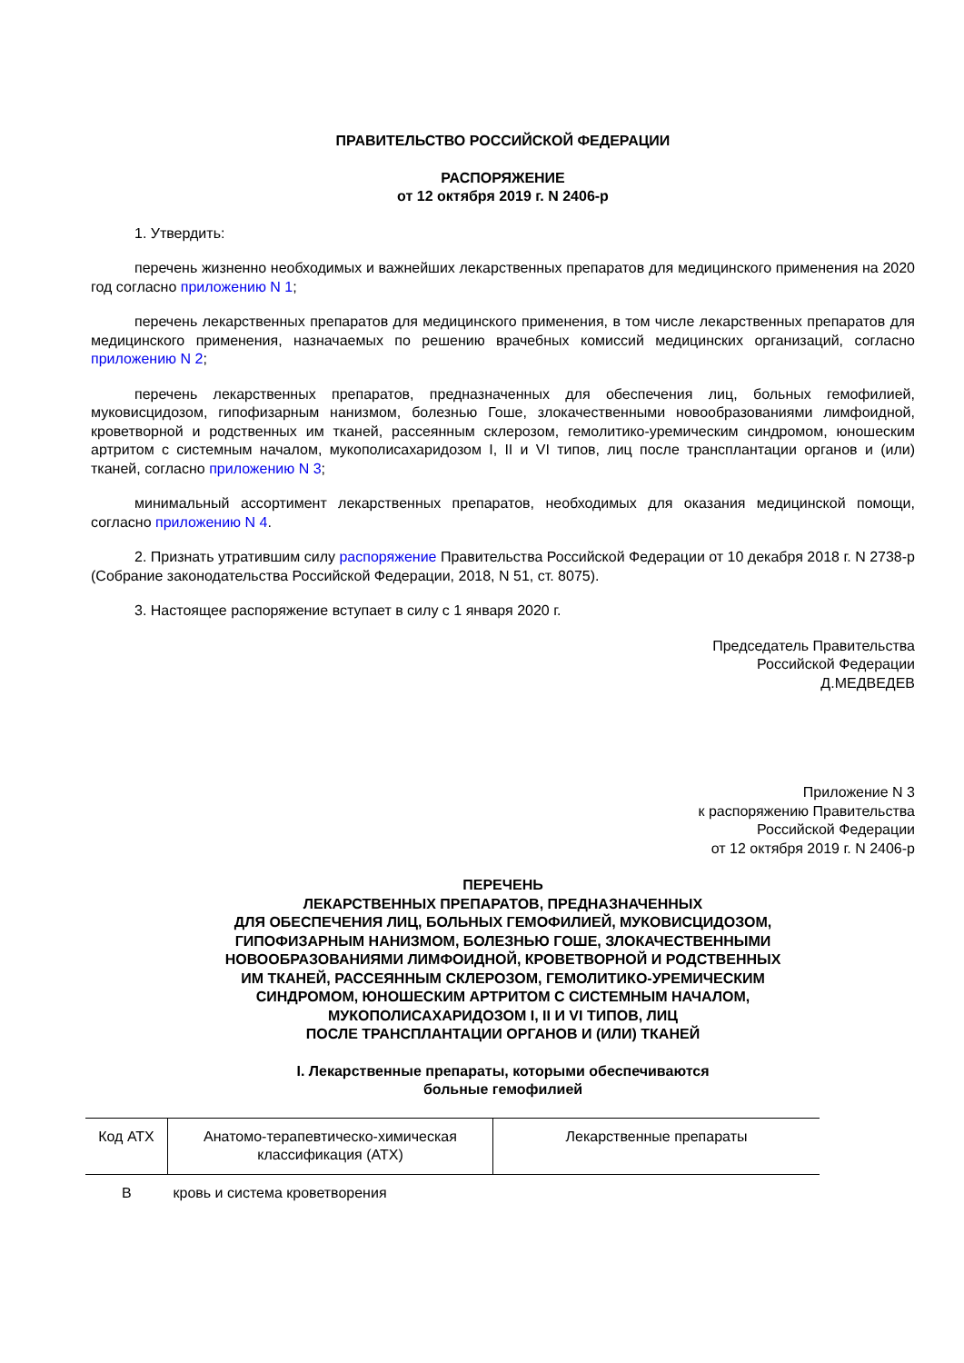ПРАВИТЕЛЬСТВО РОССИЙСКОЙ ФЕДЕРАЦИИ
РАСПОРЯЖЕНИЕ
от 12 октября 2019 г. N 2406-р
1. Утвердить:
перечень жизненно необходимых и важнейших лекарственных препаратов для медицинского применения на 2020 год согласно приложению N 1;
перечень лекарственных препаратов для медицинского применения, в том числе лекарственных препаратов для медицинского применения, назначаемых по решению врачебных комиссий медицинских организаций, согласно приложению N 2;
перечень лекарственных препаратов, предназначенных для обеспечения лиц, больных гемофилией, муковисцидозом, гипофизарным нанизмом, болезнью Гоше, злокачественными новообразованиями лимфоидной, кроветворной и родственных им тканей, рассеянным склерозом, гемолитико-уремическим синдромом, юношеским артритом с системным началом, мукополисахаридозом I, II и VI типов, лиц после трансплантации органов и (или) тканей, согласно приложению N 3;
минимальный ассортимент лекарственных препаратов, необходимых для оказания медицинской помощи, согласно приложению N 4.
2. Признать утратившим силу распоряжение Правительства Российской Федерации от 10 декабря 2018 г. N 2738-р (Собрание законодательства Российской Федерации, 2018, N 51, ст. 8075).
3. Настоящее распоряжение вступает в силу с 1 января 2020 г.
Председатель Правительства
Российской Федерации
Д.МЕДВЕДЕВ
Приложение N 3
к распоряжению Правительства
Российской Федерации
от 12 октября 2019 г. N 2406-р
ПЕРЕЧЕНЬ
ЛЕКАРСТВЕННЫХ ПРЕПАРАТОВ, ПРЕДНАЗНАЧЕННЫХ
ДЛЯ ОБЕСПЕЧЕНИЯ ЛИЦ, БОЛЬНЫХ ГЕМОФИЛИЕЙ, МУКОВИСЦИДОЗОМ,
ГИПОФИЗАРНЫМ НАНИЗМОМ, БОЛЕЗНЬЮ ГОШЕ, ЗЛОКАЧЕСТВЕННЫМИ
НОВООБРАЗОВАНИЯМИ ЛИМФОИДНОЙ, КРОВЕТВОРНОЙ И РОДСТВЕННЫХ
ИМ ТКАНЕЙ, РАССЕЯННЫМ СКЛЕРОЗОМ, ГЕМОЛИТИКО-УРЕМИЧЕСКИМ
СИНДРОМОМ, ЮНОШЕСКИМ АРТРИТОМ С СИСТЕМНЫМ НАЧАЛОМ,
МУКОПОЛИСАХАРИДОЗОМ I, II И VI ТИПОВ, ЛИЦ
ПОСЛЕ ТРАНСПЛАНТАЦИИ ОРГАНОВ И (ИЛИ) ТКАНЕЙ
I. Лекарственные препараты, которыми обеспечиваются
больные гемофилией
| Код АТХ | Анатомо-терапевтическо-химическая классификация (АТХ) | Лекарственные препараты |
| --- | --- | --- |
| В | кровь и система кроветворения | |